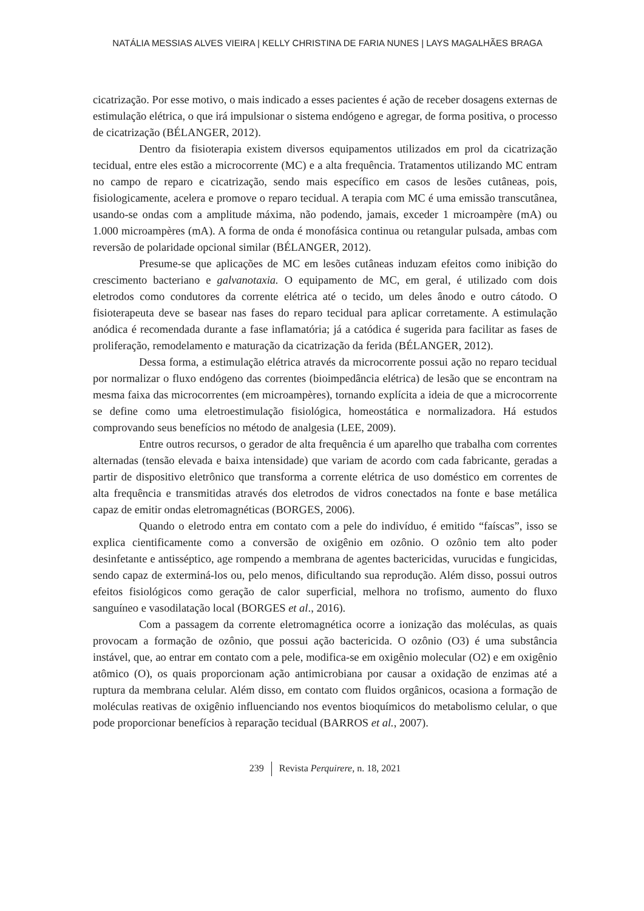NATÁLIA MESSIAS ALVES VIEIRA | KELLY CHRISTINA DE FARIA NUNES | LAYS MAGALHÃES BRAGA
cicatrização. Por esse motivo, o mais indicado a esses pacientes é ação de receber dosagens externas de estimulação elétrica, o que irá impulsionar o sistema endógeno e agregar, de forma positiva, o processo de cicatrização (BÉLANGER, 2012).
Dentro da fisioterapia existem diversos equipamentos utilizados em prol da cicatrização tecidual, entre eles estão a microcorrente (MC) e a alta frequência. Tratamentos utilizando MC entram no campo de reparo e cicatrização, sendo mais específico em casos de lesões cutâneas, pois, fisiologicamente, acelera e promove o reparo tecidual. A terapia com MC é uma emissão transcutânea, usando-se ondas com a amplitude máxima, não podendo, jamais, exceder 1 microampère (mA) ou 1.000 microampères (mA). A forma de onda é monofásica continua ou retangular pulsada, ambas com reversão de polaridade opcional similar (BÉLANGER, 2012).
Presume-se que aplicações de MC em lesões cutâneas induzam efeitos como inibição do crescimento bacteriano e galvanotaxia. O equipamento de MC, em geral, é utilizado com dois eletrodos como condutores da corrente elétrica até o tecido, um deles ânodo e outro cátodo. O fisioterapeuta deve se basear nas fases do reparo tecidual para aplicar corretamente. A estimulação anódica é recomendada durante a fase inflamatória; já a catódica é sugerida para facilitar as fases de proliferação, remodelamento e maturação da cicatrização da ferida (BÉLANGER, 2012).
Dessa forma, a estimulação elétrica através da microcorrente possui ação no reparo tecidual por normalizar o fluxo endógeno das correntes (bioimpedância elétrica) de lesão que se encontram na mesma faixa das microcorrentes (em microampères), tornando explícita a ideia de que a microcorrente se define como uma eletroestimulação fisiológica, homeostática e normalizadora. Há estudos comprovando seus benefícios no método de analgesia (LEE, 2009).
Entre outros recursos, o gerador de alta frequência é um aparelho que trabalha com correntes alternadas (tensão elevada e baixa intensidade) que variam de acordo com cada fabricante, geradas a partir de dispositivo eletrônico que transforma a corrente elétrica de uso doméstico em correntes de alta frequência e transmitidas através dos eletrodos de vidros conectados na fonte e base metálica capaz de emitir ondas eletromagnéticas (BORGES, 2006).
Quando o eletrodo entra em contato com a pele do indivíduo, é emitido “faíscas”, isso se explica cientificamente como a conversão de oxigênio em ozônio. O ozônio tem alto poder desinfetante e antisséptico, age rompendo a membrana de agentes bactericidas, vurucidas e fungicidas, sendo capaz de exterminá-los ou, pelo menos, dificultando sua reprodução. Além disso, possui outros efeitos fisiológicos como geração de calor superficial, melhora no trofismo, aumento do fluxo sanguíneo e vasodilatação local (BORGES et al., 2016).
Com a passagem da corrente eletromagnética ocorre a ionização das moléculas, as quais provocam a formação de ozônio, que possui ação bactericida. O ozônio (O3) é uma substância instável, que, ao entrar em contato com a pele, modifica-se em oxigênio molecular (O2) e em oxigênio atômico (O), os quais proporcionam ação antimicrobiana por causar a oxidação de enzimas até a ruptura da membrana celular. Além disso, em contato com fluidos orgânicos, ocasiona a formação de moléculas reativas de oxigênio influenciando nos eventos bioquímicos do metabolismo celular, o que pode proporcionar benefícios à reparação tecidual (BARROS et al., 2007).
239 Revista Perquirere, n. 18, 2021